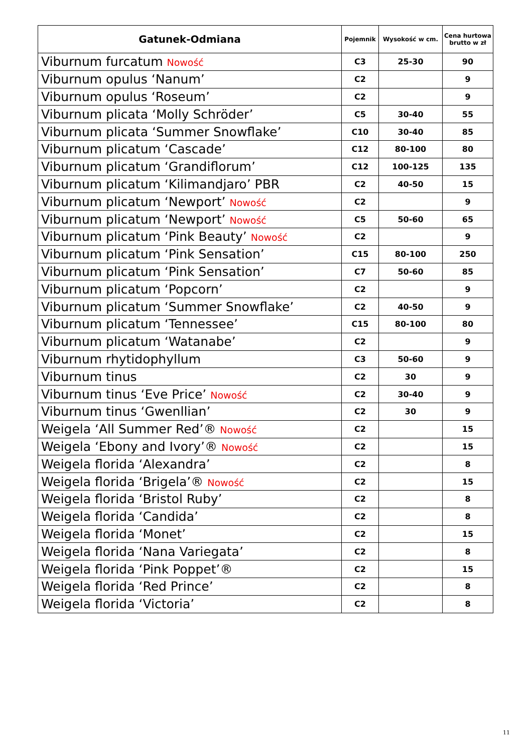| Gatunek-Odmiana | Pojemnik | Wysokość w cm. | Cena hurtowa brutto w zł |
| --- | --- | --- | --- |
| Viburnum furcatum Nowość | C3 | 25-30 | 90 |
| Viburnum opulus ‘Nanum’ | C2 | | 9 |
| Viburnum opulus ‘Roseum’ | C2 | | 9 |
| Viburnum plicata ‘Molly Schröder’ | C5 | 30-40 | 55 |
| Viburnum plicata ‘Summer Snowflake’ | C10 | 30-40 | 85 |
| Viburnum plicatum ‘Cascade’ | C12 | 80-100 | 80 |
| Viburnum plicatum ‘Grandiflorum’ | C12 | 100-125 | 135 |
| Viburnum plicatum ‘Kilimandjaro’ PBR | C2 | 40-50 | 15 |
| Viburnum plicatum ‘Newport’ Nowość | C2 | | 9 |
| Viburnum plicatum ‘Newport’ Nowość | C5 | 50-60 | 65 |
| Viburnum plicatum ‘Pink Beauty’ Nowość | C2 | | 9 |
| Viburnum plicatum ‘Pink Sensation’ | C15 | 80-100 | 250 |
| Viburnum plicatum ‘Pink Sensation’ | C7 | 50-60 | 85 |
| Viburnum plicatum ‘Popcorn’ | C2 | | 9 |
| Viburnum plicatum ‘Summer Snowflake’ | C2 | 40-50 | 9 |
| Viburnum plicatum ‘Tennessee’ | C15 | 80-100 | 80 |
| Viburnum plicatum ‘Watanabe’ | C2 | | 9 |
| Viburnum rhytidophyllum | C3 | 50-60 | 9 |
| Viburnum tinus | C2 | 30 | 9 |
| Viburnum tinus ‘Eve Price’ Nowość | C2 | 30-40 | 9 |
| Viburnum tinus ‘Gwenllian’ | C2 | 30 | 9 |
| Weigela ‘All Summer Red’® Nowość | C2 | | 15 |
| Weigela ‘Ebony and Ivory’® Nowość | C2 | | 15 |
| Weigela florida ‘Alexandra’ | C2 | | 8 |
| Weigela florida ‘Brigela’® Nowość | C2 | | 15 |
| Weigela florida ‘Bristol Ruby’ | C2 | | 8 |
| Weigela florida ‘Candida’ | C2 | | 8 |
| Weigela florida ‘Monet’ | C2 | | 15 |
| Weigela florida ‘Nana Variegata’ | C2 | | 8 |
| Weigela florida ‘Pink Poppet’® | C2 | | 15 |
| Weigela florida ‘Red Prince’ | C2 | | 8 |
| Weigela florida ‘Victoria’ | C2 | | 8 |
11